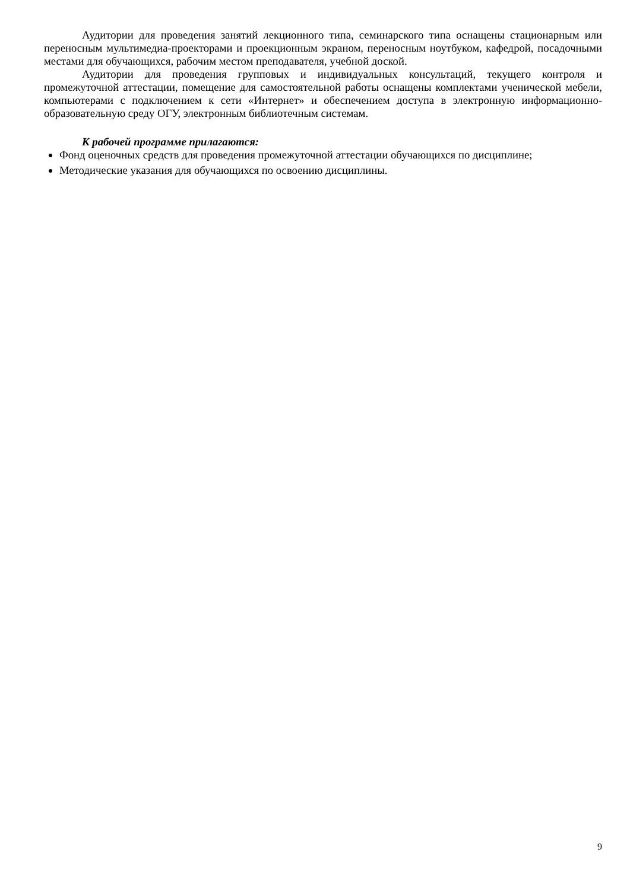Аудитории для проведения занятий лекционного типа, семинарского типа оснащены стационарным или переносным мультимедиа-проекторами и проекционным экраном, переносным ноутбуком, кафедрой, посадочными местами для обучающихся, рабочим местом преподавателя, учебной доской.
Аудитории для проведения групповых и индивидуальных консультаций, текущего контроля и промежуточной аттестации, помещение для самостоятельной работы оснащены комплектами ученической мебели, компьютерами с подключением к сети «Интернет» и обеспечением доступа в электронную информационно-образовательную среду ОГУ, электронным библиотечным системам.
К рабочей программе прилагаются:
Фонд оценочных средств для проведения промежуточной аттестации обучающихся по дисциплине;
Методические указания для обучающихся по освоению дисциплины.
9